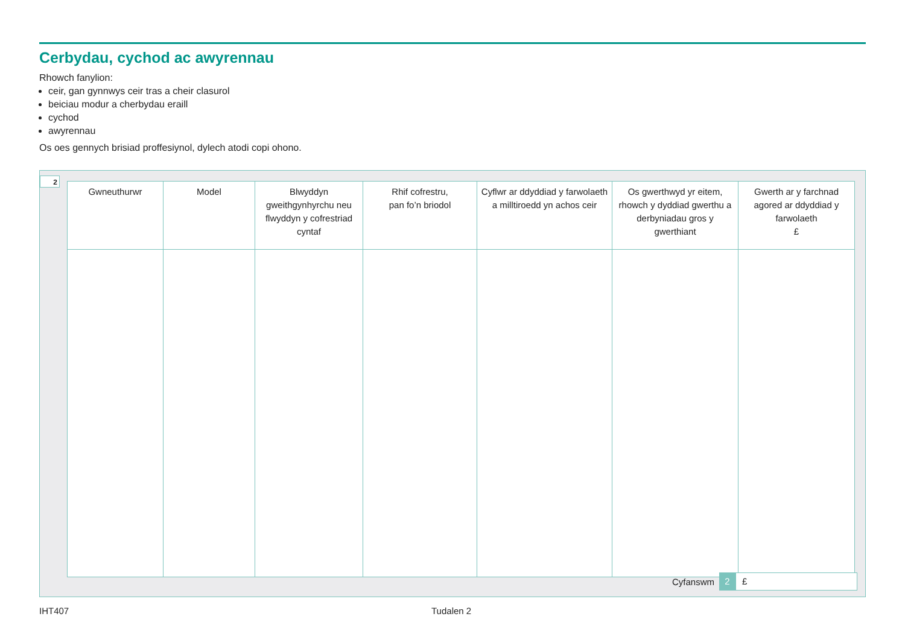Cerbydau, cychod ac awyrennau
Rhowch fanylion:
ceir, gan gynnwys ceir tras a cheir clasurol
beiciau modur a cherbydau eraill
cychod
awyrennau
Os oes gennych brisiad proffesiynol, dylech atodi copi ohono.
2
| Gwneuthurwr | Model | Blwyddyn gweithgynhyrchu neu flwyddyn y cofrestriad cyntaf | Rhif cofrestru, pan fo’n briodol | Cyflwr ar ddyddiad y farwolaeth a milltiroedd yn achos ceir | Os gwerthwyd yr eitem, rhowch y dyddiad gwerthu a derbyniadau gros y gwerthiant | Gwerth ar y farchnad agored ar ddyddiad y farwolaeth £ |
| --- | --- | --- | --- | --- | --- | --- |
Cyfanswm 2 £
IHT407 Tudalen 2